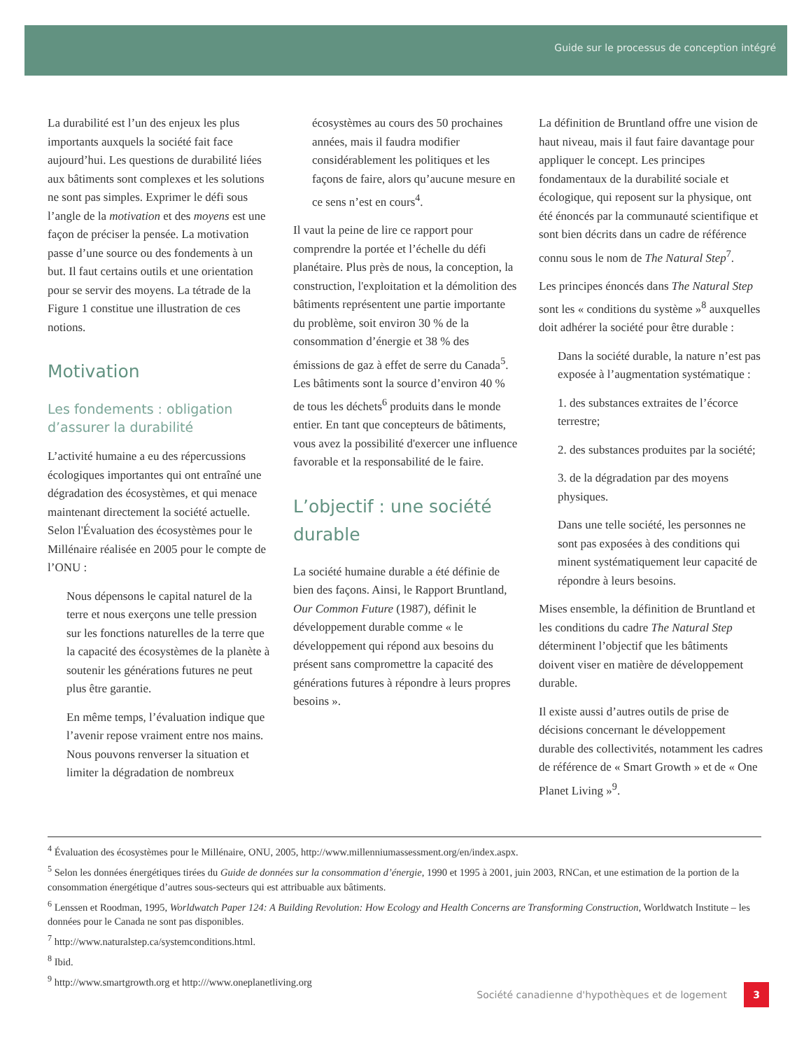Guide sur le processus de conception intégré
La durabilité est l’un des enjeux les plus importants auxquels la société fait face aujourd’hui. Les questions de durabilité liées aux bâtiments sont complexes et les solutions ne sont pas simples. Exprimer le défi sous l’angle de la motivation et des moyens est une façon de préciser la pensée. La motivation passe d’une source ou des fondements à un but. Il faut certains outils et une orientation pour se servir des moyens. La tétrade de la Figure 1 constitue une illustration de ces notions.
Motivation
Les fondements : obligation d’assurer la durabilité
L’activité humaine a eu des répercussions écologiques importantes qui ont entraîné une dégradation des écosystèmes, et qui menace maintenant directement la société actuelle. Selon l'Évaluation des écosystèmes pour le Millénaire réalisée en 2005 pour le compte de l’ONU :
Nous dépensons le capital naturel de la terre et nous exerçons une telle pression sur les fonctions naturelles de la terre que la capacité des écosystèmes de la planète à soutenir les générations futures ne peut plus être garantie.
En même temps, l’évaluation indique que l’avenir repose vraiment entre nos mains. Nous pouvons renverser la situation et limiter la dégradation de nombreux
écosystèmes au cours des 50 prochaines années, mais il faudra modifier considérablement les politiques et les façons de faire, alors qu’aucune mesure en ce sens n’est en cours<sup>4</sup>.
Il vaut la peine de lire ce rapport pour comprendre la portée et l’échelle du défi planétaire. Plus près de nous, la conception, la construction, l'exploitation et la démolition des bâtiments représentent une partie importante du problème, soit environ 30 % de la consommation d’énergie et 38 % des émissions de gaz à effet de serre du Canada<sup>5</sup>. Les bâtiments sont la source d’environ 40 % de tous les déchets<sup>6</sup> produits dans le monde entier. En tant que concepteurs de bâtiments, vous avez la possibilité d'exercer une influence favorable et la responsabilité de le faire.
L’objectif : une société durable
La société humaine durable a été définie de bien des façons. Ainsi, le Rapport Bruntland, Our Common Future (1987), définit le développement durable comme « le développement qui répond aux besoins du présent sans compromettre la capacité des générations futures à répondre à leurs propres besoins ».
La définition de Bruntland offre une vision de haut niveau, mais il faut faire davantage pour appliquer le concept. Les principes fondamentaux de la durabilité sociale et écologique, qui reposent sur la physique, ont été énoncés par la communauté scientifique et sont bien décrits dans un cadre de référence connu sous le nom de The Natural Step<sup>7</sup>.
Les principes énoncés dans The Natural Step sont les « conditions du système »<sup>8</sup> auxquelles doit adhérer la société pour être durable :
Dans la société durable, la nature n’est pas exposée à l’augmentation systématique :
1. des substances extraites de l’écorce terrestre;
2. des substances produites par la société;
3. de la dégradation par des moyens physiques.
Dans une telle société, les personnes ne sont pas exposées à des conditions qui minent systématiquement leur capacité de répondre à leurs besoins.
Mises ensemble, la définition de Bruntland et les conditions du cadre The Natural Step déterminent l’objectif que les bâtiments doivent viser en matière de développement durable.
Il existe aussi d’autres outils de prise de décisions concernant le développement durable des collectivités, notamment les cadres de référence de « Smart Growth » et de « One Planet Living »<sup>9</sup>.
<sup>4</sup> Évaluation des écosystèmes pour le Millénaire, ONU, 2005, http://www.millenniumassessment.org/en/index.aspx.
<sup>5</sup> Selon les données énergétiques tirées du Guide de données sur la consommation d’énergie, 1990 et 1995 à 2001, juin 2003, RNCan, et une estimation de la portion de la consommation énergétique d’autres sous-secteurs qui est attribuable aux bâtiments.
<sup>6</sup> Lenssen et Roodman, 1995, Worldwatch Paper 124: A Building Revolution: How Ecology and Health Concerns are Transforming Construction, Worldwatch Institute – les données pour le Canada ne sont pas disponibles.
<sup>7</sup> http://www.naturalstep.ca/systemconditions.html.
<sup>8</sup> Ibid.
<sup>9</sup> http://www.smartgrowth.org et http:///www.oneplanetliving.org
Société canadienne d'hypothèques et de logement 3